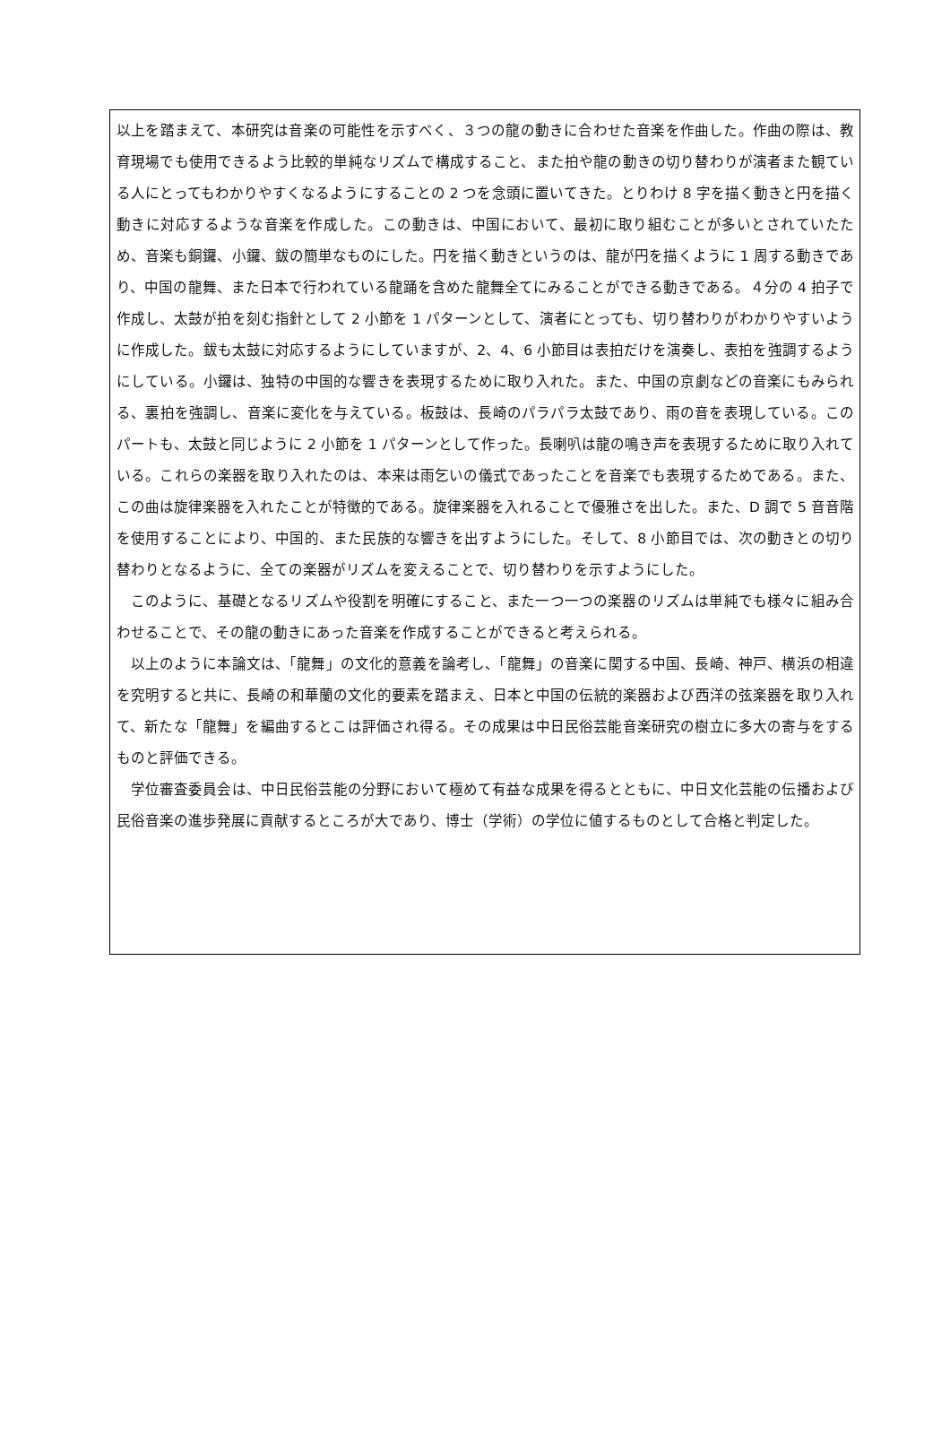以上を踏まえて、本研究は音楽の可能性を示すべく、３つの龍の動きに合わせた音楽を作曲した。作曲の際は、教育現場でも使用できるよう比較的単純なリズムで構成すること、また拍や龍の動きの切り替わりが演者また観ている人にとってもわかりやすくなるようにすることの 2 つを念頭に置いてきた。とりわけ 8 字を描く動きと円を描く動きに対応するような音楽を作成した。この動きは、中国において、最初に取り組むことが多いとされていたため、音楽も銅鑼、小鑼、鈸の簡単なものにした。円を描く動きというのは、龍が円を描くように 1 周する動きであり、中国の龍舞、また日本で行われている龍踊を含めた龍舞全てにみることができる動きである。４分の 4 拍子で作成し、太鼓が拍を刻む指針として 2 小節を 1 パターンとして、演者にとっても、切り替わりがわかりやすいように作成した。鈸も太鼓に対応するようにしていますが、2、4、6 小節目は表拍だけを演奏し、表拍を強調するようにしている。小鑼は、独特の中国的な響きを表現するために取り入れた。また、中国の京劇などの音楽にもみられる、裏拍を強調し、音楽に変化を与えている。板鼓は、長崎のパラパラ太鼓であり、雨の音を表現している。このパートも、太鼓と同じように 2 小節を 1 パターンとして作った。長喇叭は龍の鳴き声を表現するために取り入れている。これらの楽器を取り入れたのは、本来は雨乞いの儀式であったことを音楽でも表現するためである。また、この曲は旋律楽器を入れたことが特徴的である。旋律楽器を入れることで優雅さを出した。また、D 調で 5 音音階を使用することにより、中国的、また民族的な響きを出すようにした。そして、8 小節目では、次の動きとの切り替わりとなるように、全ての楽器がリズムを変えることで、切り替わりを示すようにした。
このように、基礎となるリズムや役割を明確にすること、また一つ一つの楽器のリズムは単純でも様々に組み合わせることで、その龍の動きにあった音楽を作成することができると考えられる。
以上のように本論文は、「龍舞」の文化的意義を論考し、「龍舞」の音楽に関する中国、長崎、神戸、横浜の相違を究明すると共に、長崎の和華蘭の文化的要素を踏まえ、日本と中国の伝統的楽器および西洋の弦楽器を取り入れて、新たな「龍舞」を編曲するとこは評価され得る。その成果は中日民俗芸能音楽研究の樹立に多大の寄与をするものと評価できる。
学位審査委員会は、中日民俗芸能の分野において極めて有益な成果を得るとともに、中日文化芸能の伝播および民俗音楽の進歩発展に貢献するところが大であり、博士（学術）の学位に値するものとして合格と判定した。